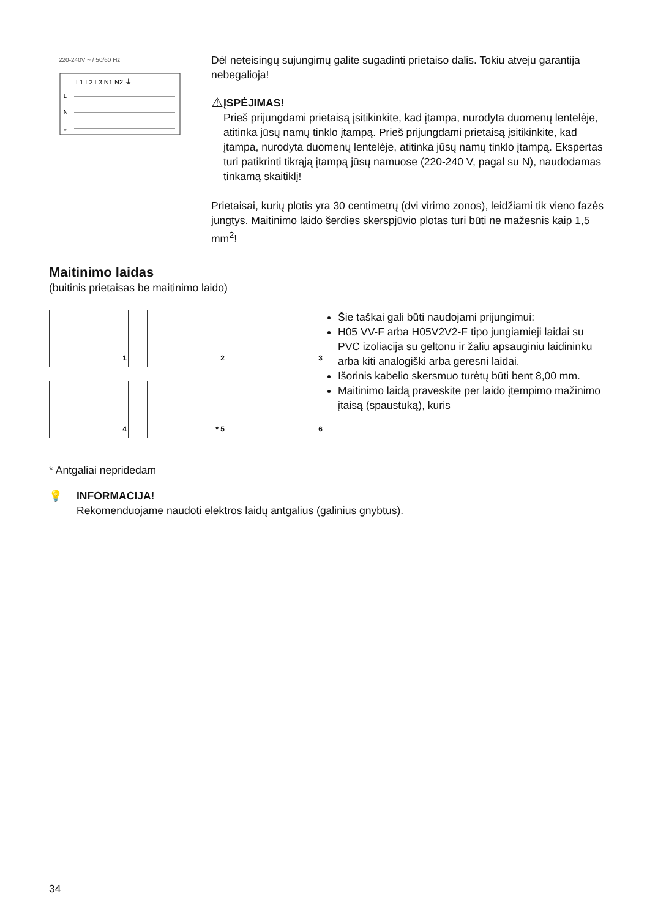220-240V ~ / 50/60 Hz
L1 L2 L3 N1 N2 ⏚
L
N
⏚
Dėl neteisingų sujungimų galite sugadinti prietaiso dalis. Tokiu atveju garantija nebegalioja!
⚠
ĮSPĖJIMAS!
Prieš prijungdami prietaisą įsitikinkite, kad įtampa, nurodyta duomenų lentelėje, atitinka jūsų namų tinklo įtampą. Prieš prijungdami prietaisą įsitikinkite, kad įtampa, nurodyta duomenų lentelėje, atitinka jūsų namų tinklo įtampą. Ekspertas turi patikrinti tikrąją įtampą jūsų namuose (220-240 V, pagal su N), naudodamas tinkamą skaitiklį!
Prietaisai, kurių plotis yra 30 centimetrų (dvi virimo zonos), leidžiami tik vieno fazės jungtys. Maitinimo laido šerdies skerspjūvio plotas turi būti ne mažesnis kaip 1,5 mm<sup>2</sup>!
Maitinimo laidas
(buitinis prietaisas be maitinimo laido)
1
2
3
4
* 5
6
Šie taškai gali būti naudojami prijungimui:
H05 VV-F arba H05V2V2-F tipo jungiamieji laidai su PVC izoliacija su geltonu ir žaliu apsauginiu laidininku arba kiti analogiški arba geresni laidai.
Išorinis kabelio skersmuo turėtų būti bent 8,00 mm.
Maitinimo laidą praveskite per laido įtempimo mažinimo įtaisą (spaustuką), kuris
* Antgaliai nepridedam
💡 INFORMACIJA!
Rekomenduojame naudoti elektros laidų antgalius (galinius gnybtus).
34